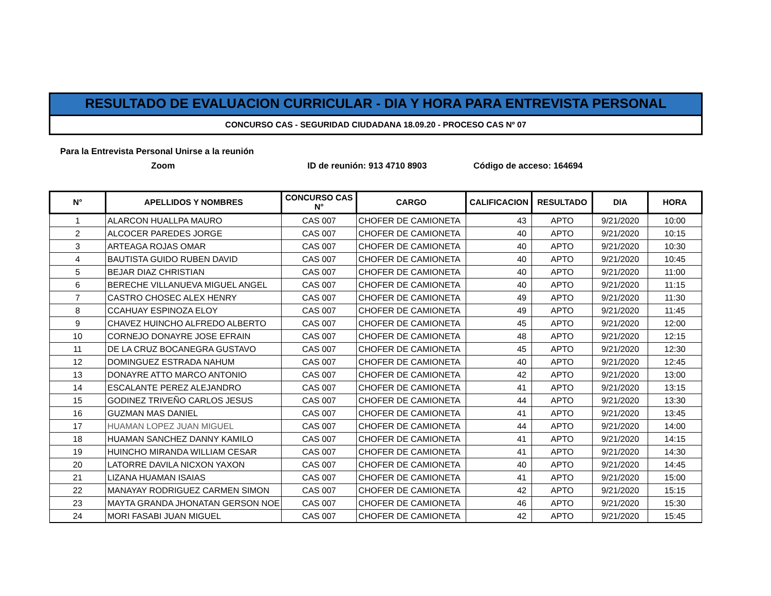RESULTADO DE EVALUACION CURRICULAR - DIA Y HORA PARA ENTREVISTA PERSONAL
CONCURSO CAS - SEGURIDAD CIUDADANA 18.09.20 - PROCESO CAS Nº 07
Para la Entrevista Personal Unirse a la reunión
Zoom ID de reunión: 913 4710 8903 Código de acceso: 164694
| N° | APELLIDOS Y NOMBRES | CONCURSO CAS N° | CARGO | CALIFICACION | RESULTADO | DIA | HORA |
| --- | --- | --- | --- | --- | --- | --- | --- |
| 1 | ALARCON HUALLPA MAURO | CAS 007 | CHOFER DE CAMIONETA | 43 | APTO | 9/21/2020 | 10:00 |
| 2 | ALCOCER PAREDES JORGE | CAS 007 | CHOFER DE CAMIONETA | 40 | APTO | 9/21/2020 | 10:15 |
| 3 | ARTEAGA ROJAS OMAR | CAS 007 | CHOFER DE CAMIONETA | 40 | APTO | 9/21/2020 | 10:30 |
| 4 | BAUTISTA GUIDO RUBEN DAVID | CAS 007 | CHOFER DE CAMIONETA | 40 | APTO | 9/21/2020 | 10:45 |
| 5 | BEJAR DIAZ CHRISTIAN | CAS 007 | CHOFER DE CAMIONETA | 40 | APTO | 9/21/2020 | 11:00 |
| 6 | BERECHE VILLANUEVA MIGUEL ANGEL | CAS 007 | CHOFER DE CAMIONETA | 40 | APTO | 9/21/2020 | 11:15 |
| 7 | CASTRO CHOSEC ALEX HENRY | CAS 007 | CHOFER DE CAMIONETA | 49 | APTO | 9/21/2020 | 11:30 |
| 8 | CCAHUAY ESPINOZA ELOY | CAS 007 | CHOFER DE CAMIONETA | 49 | APTO | 9/21/2020 | 11:45 |
| 9 | CHAVEZ HUINCHO ALFREDO ALBERTO | CAS 007 | CHOFER DE CAMIONETA | 45 | APTO | 9/21/2020 | 12:00 |
| 10 | CORNEJO DONAYRE JOSE EFRAIN | CAS 007 | CHOFER DE CAMIONETA | 48 | APTO | 9/21/2020 | 12:15 |
| 11 | DE LA CRUZ BOCANEGRA GUSTAVO | CAS 007 | CHOFER DE CAMIONETA | 45 | APTO | 9/21/2020 | 12:30 |
| 12 | DOMINGUEZ ESTRADA NAHUM | CAS 007 | CHOFER DE CAMIONETA | 40 | APTO | 9/21/2020 | 12:45 |
| 13 | DONAYRE ATTO MARCO ANTONIO | CAS 007 | CHOFER DE CAMIONETA | 42 | APTO | 9/21/2020 | 13:00 |
| 14 | ESCALANTE PEREZ ALEJANDRO | CAS 007 | CHOFER DE CAMIONETA | 41 | APTO | 9/21/2020 | 13:15 |
| 15 | GODINEZ TRIVEÑO CARLOS JESUS | CAS 007 | CHOFER DE CAMIONETA | 44 | APTO | 9/21/2020 | 13:30 |
| 16 | GUZMAN MAS DANIEL | CAS 007 | CHOFER DE CAMIONETA | 41 | APTO | 9/21/2020 | 13:45 |
| 17 | HUAMAN LOPEZ JUAN MIGUEL | CAS 007 | CHOFER DE CAMIONETA | 44 | APTO | 9/21/2020 | 14:00 |
| 18 | HUAMAN SANCHEZ DANNY KAMILO | CAS 007 | CHOFER DE CAMIONETA | 41 | APTO | 9/21/2020 | 14:15 |
| 19 | HUINCHO MIRANDA WILLIAM CESAR | CAS 007 | CHOFER DE CAMIONETA | 41 | APTO | 9/21/2020 | 14:30 |
| 20 | LATORRE DAVILA NICXON YAXON | CAS 007 | CHOFER DE CAMIONETA | 40 | APTO | 9/21/2020 | 14:45 |
| 21 | LIZANA HUAMAN ISAIAS | CAS 007 | CHOFER DE CAMIONETA | 41 | APTO | 9/21/2020 | 15:00 |
| 22 | MANAYAY RODRIGUEZ CARMEN SIMON | CAS 007 | CHOFER DE CAMIONETA | 42 | APTO | 9/21/2020 | 15:15 |
| 23 | MAYTA GRANDA JHONATAN GERSON NOE | CAS 007 | CHOFER DE CAMIONETA | 46 | APTO | 9/21/2020 | 15:30 |
| 24 | MORI FASABI JUAN MIGUEL | CAS 007 | CHOFER DE CAMIONETA | 42 | APTO | 9/21/2020 | 15:45 |